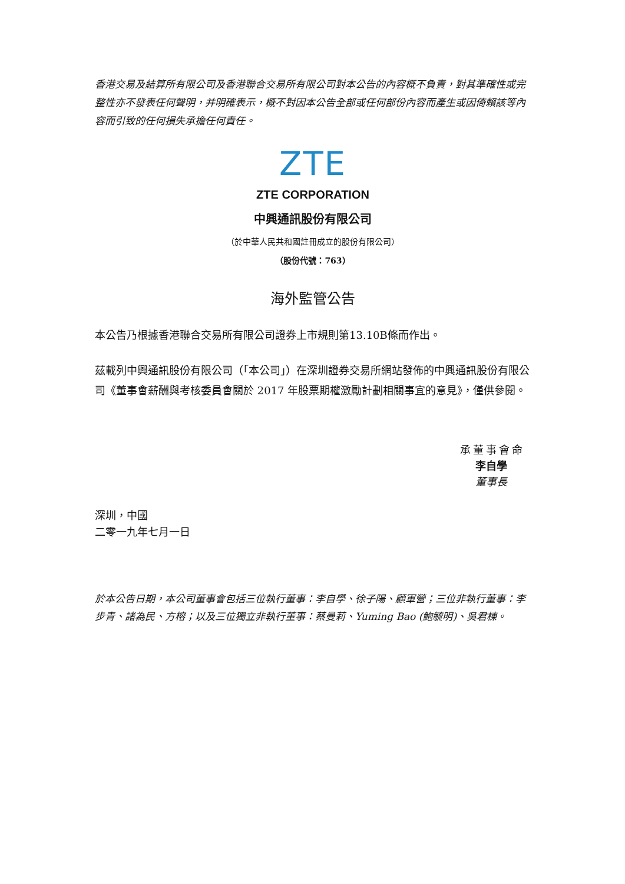香港交易及結算所有限公司及香港聯合交易所有限公司對本公告的內容概不負責，對其準確性或完整性亦不發表任何聲明，并明確表示，概不對因本公告全部或任何部份內容而產生或因倚賴該等內容而引致的任何損失承擔任何責任。
ZTE
ZTE CORPORATION
中興通訊股份有限公司
（於中華人民共和國註冊成立的股份有限公司）
（股份代號：763）
海外監管公告
本公告乃根據香港聯合交易所有限公司證券上市規則第13.10B條而作出。
茲載列中興通訊股份有限公司（「本公司」）在深圳證券交易所網站發佈的中興通訊股份有限公司《董事會薪酬與考核委員會關於 2017 年股票期權激勵計劃相關事宜的意見》，僅供參閱。
承董事會命
李自學
董事長
深圳，中國
二零一九年七月一日
於本公告日期，本公司董事會包括三位執行董事：李自學、徐子陽、顧軍營；三位非執行董事：李步青、諸為民、方榕；以及三位獨立非執行董事：蔡曼莉、Yuming Bao (鮑毓明)、吳君棟。